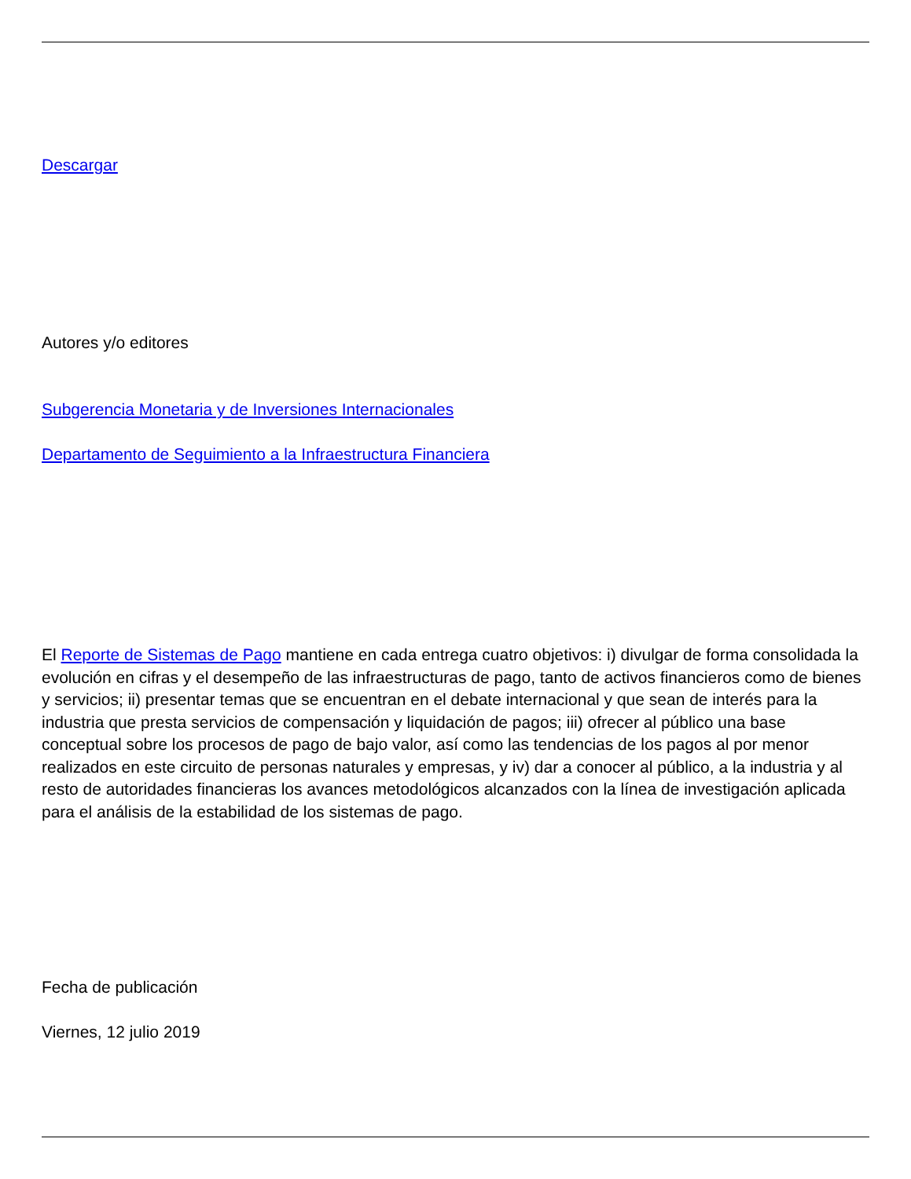Descargar
Autores y/o editores
Subgerencia Monetaria y de Inversiones Internacionales
Departamento de Seguimiento a la Infraestructura Financiera
El Reporte de Sistemas de Pago mantiene en cada entrega cuatro objetivos: i) divulgar de forma consolidada la evolución en cifras y el desempeño de las infraestructuras de pago, tanto de activos financieros como de bienes y servicios; ii) presentar temas que se encuentran en el debate internacional y que sean de interés para la industria que presta servicios de compensación y liquidación de pagos; iii) ofrecer al público una base conceptual sobre los procesos de pago de bajo valor, así como las tendencias de los pagos al por menor realizados en este circuito de personas naturales y empresas, y iv) dar a conocer al público, a la industria y al resto de autoridades financieras los avances metodológicos alcanzados con la línea de investigación aplicada para el análisis de la estabilidad de los sistemas de pago.
Fecha de publicación
Viernes, 12 julio 2019